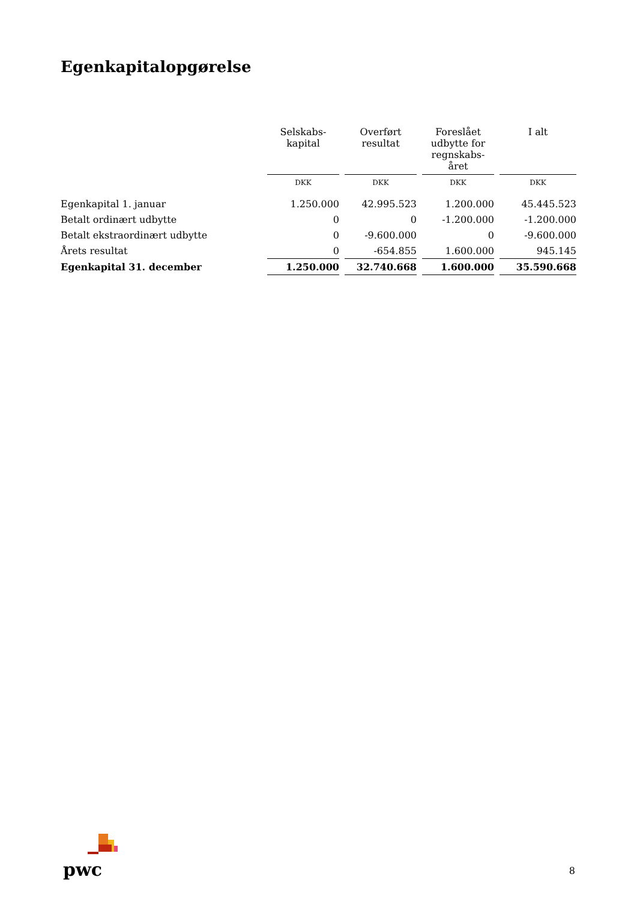Egenkapitalopgørelse
| | Selskabs- kapital | Overført resultat | Foreslået udbytte for regnskabs- året | I alt |
| --- | --- | --- | --- | --- |
| | DKK | DKK | DKK | DKK |
| Egenkapital 1. januar | 1.250.000 | 42.995.523 | 1.200.000 | 45.445.523 |
| Betalt ordinært udbytte | 0 | 0 | -1.200.000 | -1.200.000 |
| Betalt ekstraordinært udbytte | 0 | -9.600.000 | 0 | -9.600.000 |
| Årets resultat | 0 | -654.855 | 1.600.000 | 945.145 |
| Egenkapital 31. december | 1.250.000 | 32.740.668 | 1.600.000 | 35.590.668 |
pwc 8